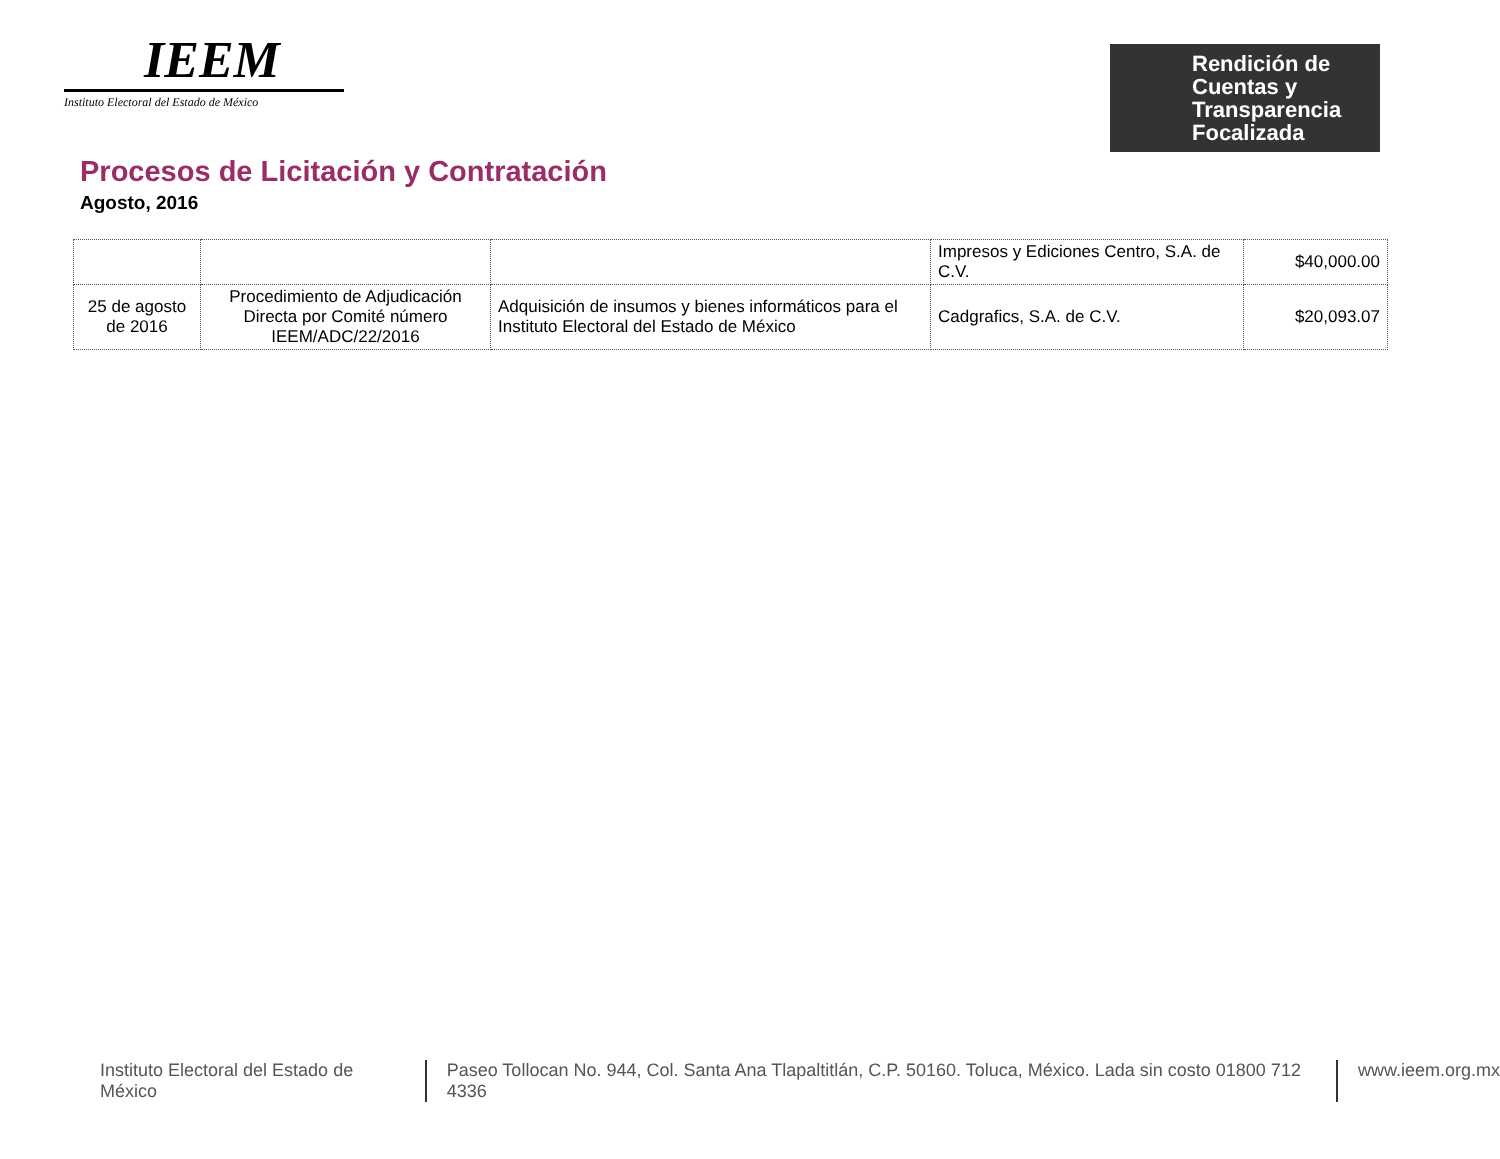IEEM
Instituto Electoral del Estado de México
Rendición de
Cuentas y
Transparencia
Focalizada
Procesos de Licitación y Contratación
Agosto, 2016
| | | | Impresos y Ediciones Centro, S.A. de C.V. | $40,000.00 |
| 25 de agosto de 2016 | Procedimiento de Adjudicación Directa por Comité número IEEM/ADC/22/2016 | Adquisición de insumos y bienes informáticos para el Instituto Electoral del Estado de México | Cadgrafics, S.A. de C.V. | $20,093.07 |
Instituto Electoral del Estado de México Paseo Tollocan No. 944, Col. Santa Ana Tlapaltitlán, C.P. 50160. Toluca, México. Lada sin costo 01800 712 4336 www.ieem.org.mx